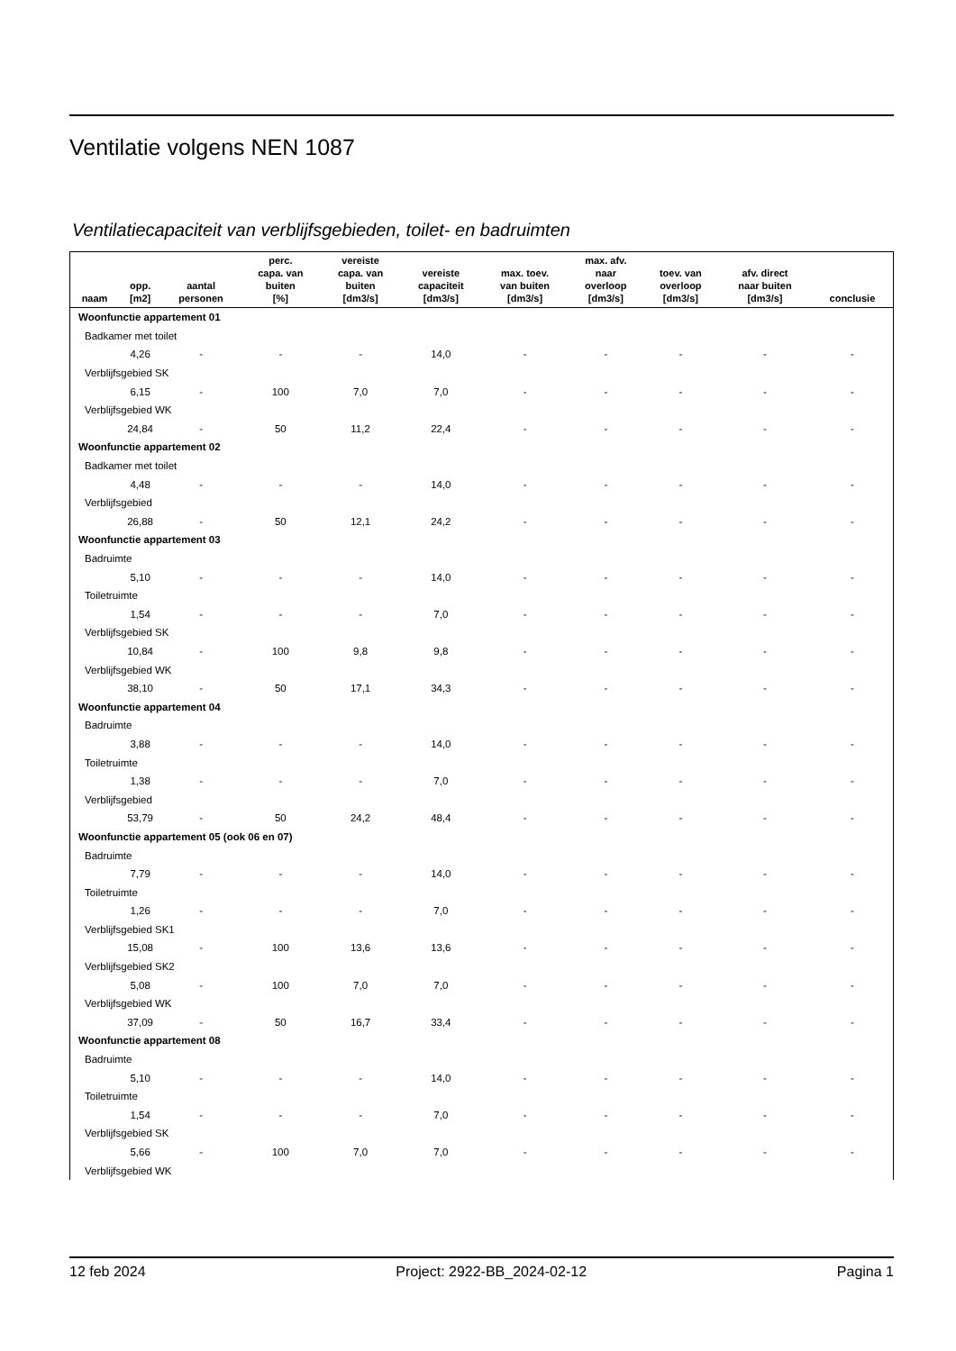Ventilatie volgens NEN 1087
Ventilatiecapaciteit van verblijfsgebieden, toilet- en badruimten
| naam | opp. [m2] | aantal personen | perc. capa. van buiten [%] | vereiste capa. van buiten [dm3/s] | vereiste capaciteit [dm3/s] | max. toev. van buiten [dm3/s] | max. afv. naar overloop [dm3/s] | toev. van overloop [dm3/s] | afv. direct naar buiten [dm3/s] | conclusie |
| --- | --- | --- | --- | --- | --- | --- | --- | --- | --- | --- |
| Woonfunctie appartement 01 | | | | | | | | | | |
| Badkamer met toilet | | | | | | | | | | |
| | 4,26 | - | - | - | 14,0 | - | - | - | - | - |
| Verblijfsgebied SK | | | | | | | | | | |
| | 6,15 | - | 100 | 7,0 | 7,0 | - | - | - | - | - |
| Verblijfsgebied WK | | | | | | | | | | |
| | 24,84 | - | 50 | 11,2 | 22,4 | - | - | - | - | - |
| Woonfunctie appartement 02 | | | | | | | | | | |
| Badkamer met toilet | | | | | | | | | | |
| | 4,48 | - | - | - | 14,0 | - | - | - | - | - |
| Verblijfsgebied | | | | | | | | | | |
| | 26,88 | - | 50 | 12,1 | 24,2 | - | - | - | - | - |
| Woonfunctie appartement 03 | | | | | | | | | | |
| Badruimte | | | | | | | | | | |
| | 5,10 | - | - | - | 14,0 | - | - | - | - | - |
| Toiletruimte | | | | | | | | | | |
| | 1,54 | - | - | - | 7,0 | - | - | - | - | - |
| Verblijfsgebied SK | | | | | | | | | | |
| | 10,84 | - | 100 | 9,8 | 9,8 | - | - | - | - | - |
| Verblijfsgebied WK | | | | | | | | | | |
| | 38,10 | - | 50 | 17,1 | 34,3 | - | - | - | - | - |
| Woonfunctie appartement 04 | | | | | | | | | | |
| Badruimte | | | | | | | | | | |
| | 3,88 | - | - | - | 14,0 | - | - | - | - | - |
| Toiletruimte | | | | | | | | | | |
| | 1,38 | - | - | - | 7,0 | - | - | - | - | - |
| Verblijfsgebied | | | | | | | | | | |
| | 53,79 | - | 50 | 24,2 | 48,4 | - | - | - | - | - |
| Woonfunctie appartement 05 (ook 06 en 07) | | | | | | | | | | |
| Badruimte | | | | | | | | | | |
| | 7,79 | - | - | - | 14,0 | - | - | - | - | - |
| Toiletruimte | | | | | | | | | | |
| | 1,26 | - | - | - | 7,0 | - | - | - | - | - |
| Verblijfsgebied SK1 | | | | | | | | | | |
| | 15,08 | - | 100 | 13,6 | 13,6 | - | - | - | - | - |
| Verblijfsgebied SK2 | | | | | | | | | | |
| | 5,08 | - | 100 | 7,0 | 7,0 | - | - | - | - | - |
| Verblijfsgebied WK | | | | | | | | | | |
| | 37,09 | - | 50 | 16,7 | 33,4 | - | - | - | - | - |
| Woonfunctie appartement 08 | | | | | | | | | | |
| Badruimte | | | | | | | | | | |
| | 5,10 | - | - | - | 14,0 | - | - | - | - | - |
| Toiletruimte | | | | | | | | | | |
| | 1,54 | - | - | - | 7,0 | - | - | - | - | - |
| Verblijfsgebied SK | | | | | | | | | | |
| | 5,66 | - | 100 | 7,0 | 7,0 | - | - | - | - | - |
| Verblijfsgebied WK | | | | | | | | | | |
12 feb 2024 Project: 2922-BB_2024-02-12 Pagina 1